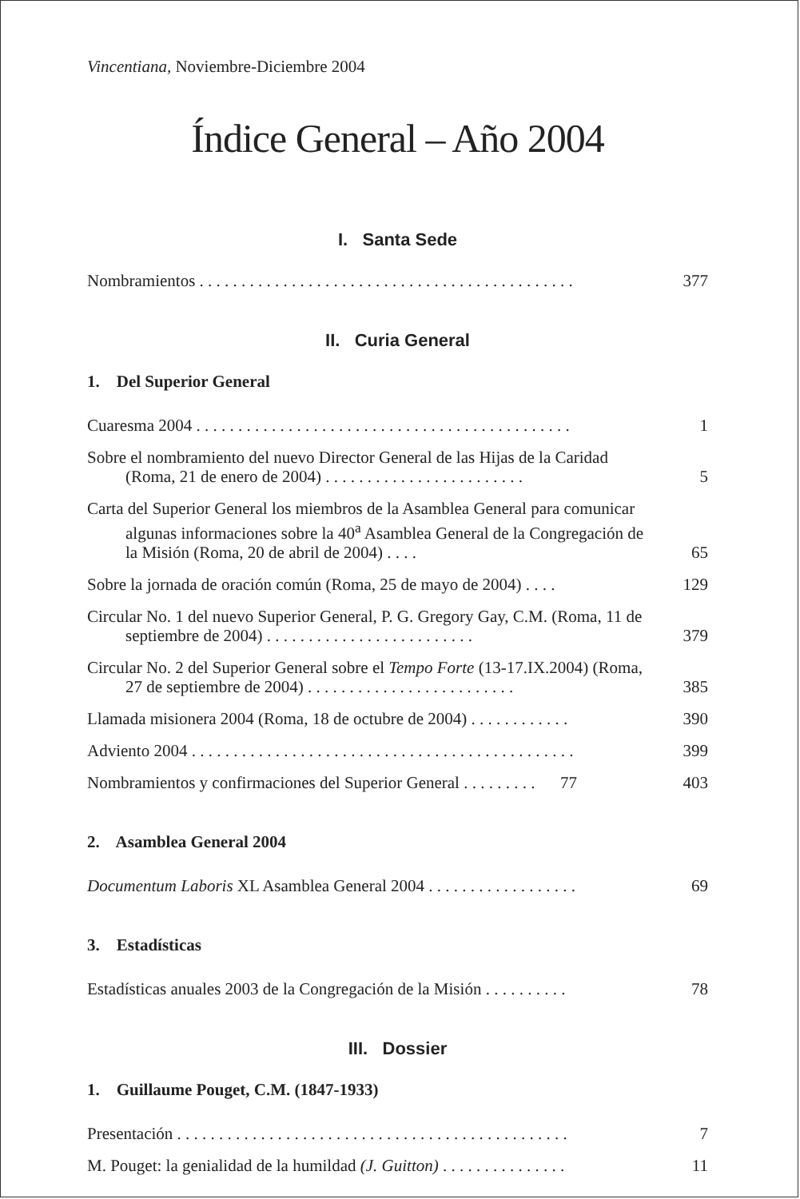Vincentiana, Noviembre-Diciembre 2004
Índice General – Año 2004
I. Santa Sede
Nombramientos . . . . . . . . . . . . . . . . . . . . . . . . . . . . . . . . . . . . . . . . . . . . . 377
II. Curia General
1. Del Superior General
Cuaresma 2004 . . . . . . . . . . . . . . . . . . . . . . . . . . . . . . . . . . . . . . . . . . . . . 1
Sobre el nombramiento del nuevo Director General de las Hijas de la Caridad (Roma, 21 de enero de 2004) . . . . . . . . . . . . . . . . . . . . . . . . 5
Carta del Superior General los miembros de la Asamblea General para comunicar algunas informaciones sobre la 40<sup>a</sup> Asamblea General de la Congregación de la Misión (Roma, 20 de abril de 2004) . . . . 65
Sobre la jornada de oración común (Roma, 25 de mayo de 2004) . . . . 129
Circular No. 1 del nuevo Superior General, P. G. Gregory Gay, C.M. (Roma, 11 de septiembre de 2004) . . . . . . . . . . . . . . . . . . . . . . . . . 379
Circular No. 2 del Superior General sobre el Tempo Forte (13-17.IX.2004) (Roma, 27 de septiembre de 2004) . . . . . . . . . . . . . . . . . . . . . . . . . 385
Llamada misionera 2004 (Roma, 18 de octubre de 2004) . . . . . . . . . . . . 390
Adviento 2004 . . . . . . . . . . . . . . . . . . . . . . . . . . . . . . . . . . . . . . . . . . . . . . 399
Nombramientos y confirmaciones del Superior General . . . . . . . . . 77 403
2. Asamblea General 2004
Documentum Laboris XL Asamblea General 2004 . . . . . . . . . . . . . . . . . . 69
3. Estadísticas
Estadísticas anuales 2003 de la Congregación de la Misión . . . . . . . . . . 78
III. Dossier
1. Guillaume Pouget, C.M. (1847-1933)
Presentación . . . . . . . . . . . . . . . . . . . . . . . . . . . . . . . . . . . . . . . . . . . . . . . 7
M. Pouget: la genialidad de la humildad (J. Guitton) . . . . . . . . . . . . . . . 11